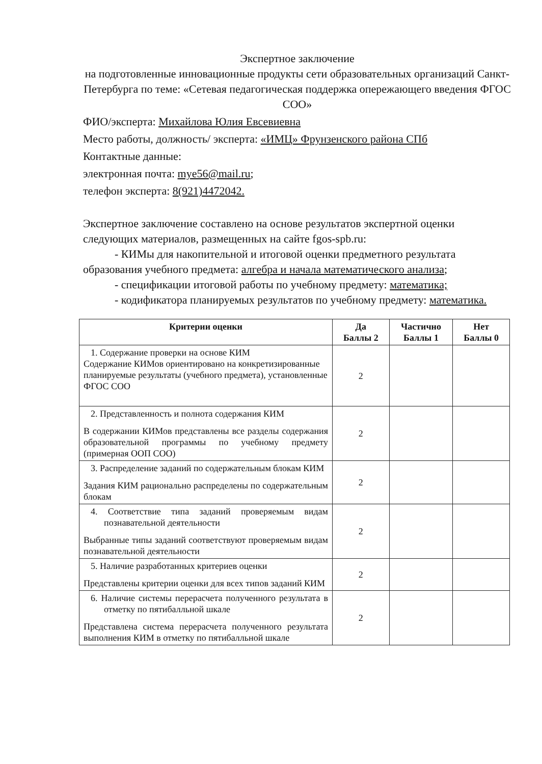Экспертное заключение
на подготовленные инновационные продукты сети образовательных организаций Санкт-Петербурга по теме: «Сетевая педагогическая поддержка опережающего введения ФГОС СОО»
ФИО/эксперта: Михайлова Юлия Евсевиевна
Место работы, должность/ эксперта: «ИМЦ» Фрунзенского района СПб
Контактные данные:
электронная почта: mye56@mail.ru;
телефон эксперта: 8(921)4472042.
Экспертное заключение составлено на основе результатов экспертной оценки следующих материалов, размещенных на сайте fgos-spb.ru:
- КИМы для накопительной и итоговой оценки предметного результата образования учебного предмета: алгебра и начала математического анализа;
- спецификации итоговой работы по учебному предмету: математика;
- кодификатора планируемых результатов по учебному предмету: математика.
| Критерии оценки | Да Баллы 2 | Частично Баллы 1 | Нет Баллы 0 |
| --- | --- | --- | --- |
| 1. Содержание проверки на основе КИМ Содержание КИМов ориентировано на конкретизированные планируемые результаты (учебного предмета), установленные ФГОС СОО | 2 | | |
| 2. Представленность и полнота содержания КИМ В содержании КИМов представлены все разделы содержания образовательной программы по учебному предмету (примерная ООП СОО) | 2 | | |
| 3. Распределение заданий по содержательным блокам КИМ Задания КИМ рационально распределены по содержательным блокам | 2 | | |
| 4. Соответствие типа заданий проверяемым видам познавательной деятельности Выбранные типы заданий соответствуют проверяемым видам познавательной деятельности | 2 | | |
| 5. Наличие разработанных критериев оценки Представлены критерии оценки для всех типов заданий КИМ | 2 | | |
| 6. Наличие системы перерасчета полученного результата в отметку по пятибалльной шкале Представлена система перерасчета полученного результата выполнения КИМ в отметку по пятибалльной шкале | 2 | | |